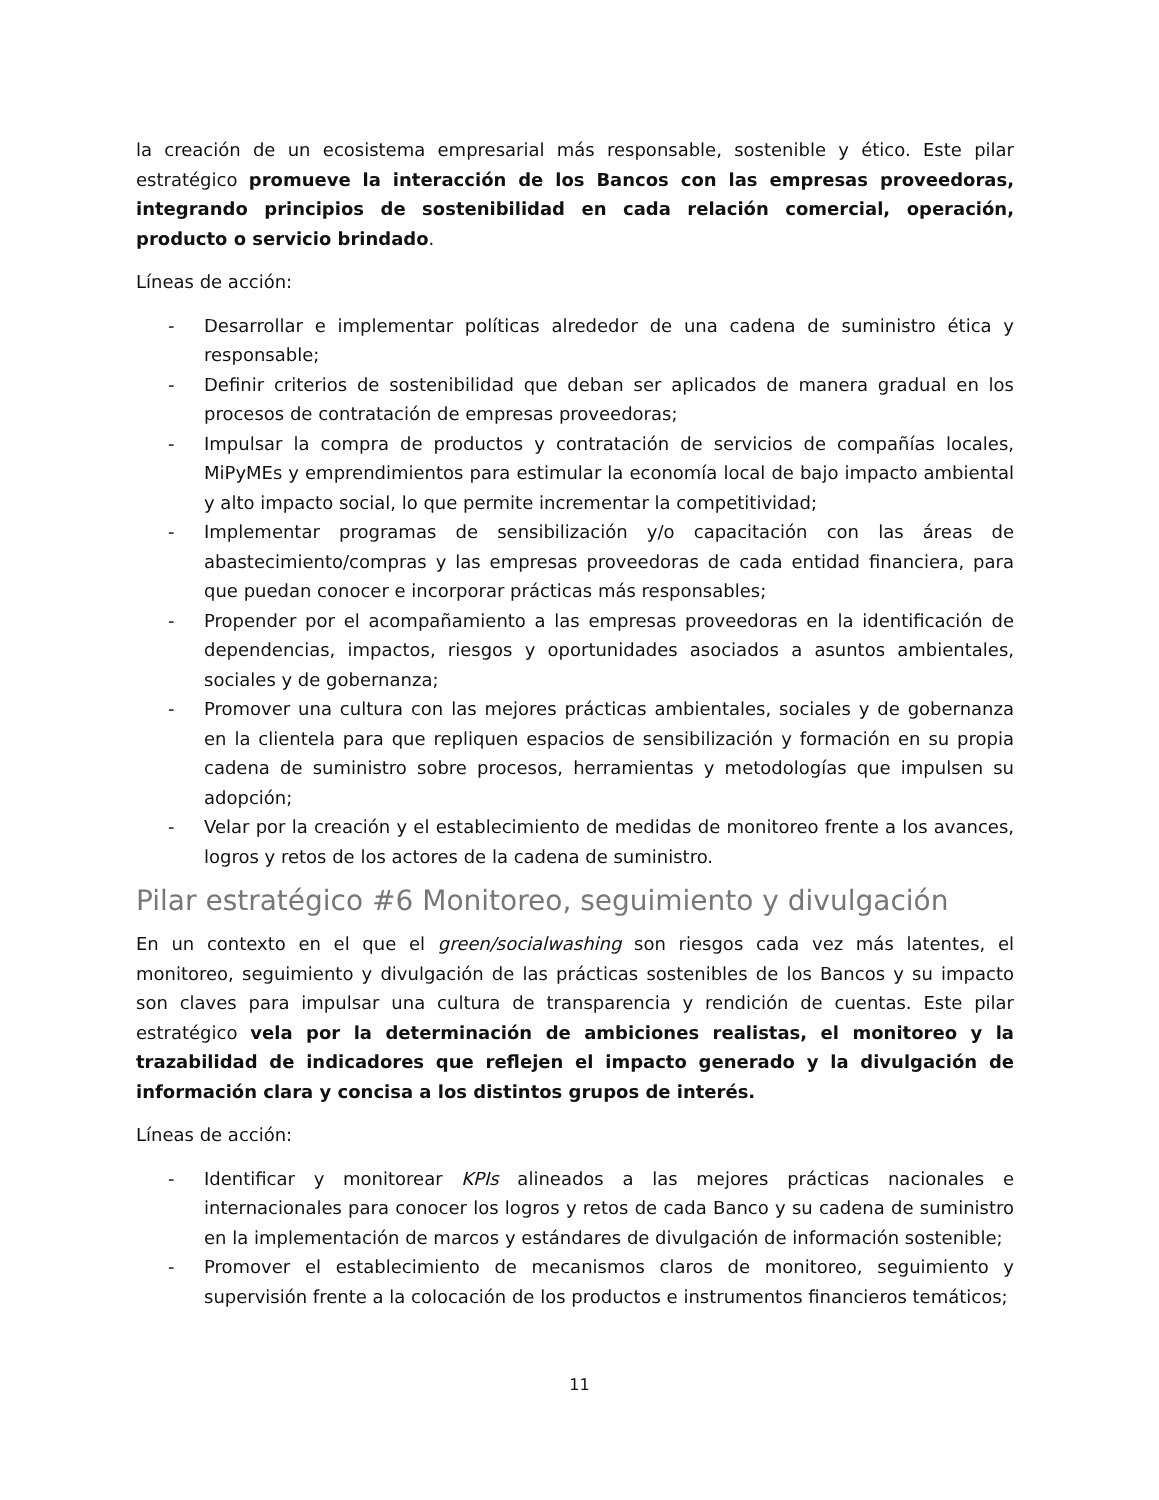la creación de un ecosistema empresarial más responsable, sostenible y ético. Este pilar estratégico promueve la interacción de los Bancos con las empresas proveedoras, integrando principios de sostenibilidad en cada relación comercial, operación, producto o servicio brindado.
Líneas de acción:
- Desarrollar e implementar políticas alrededor de una cadena de suministro ética y responsable;
- Definir criterios de sostenibilidad que deban ser aplicados de manera gradual en los procesos de contratación de empresas proveedoras;
- Impulsar la compra de productos y contratación de servicios de compañías locales, MiPyMEs y emprendimientos para estimular la economía local de bajo impacto ambiental y alto impacto social, lo que permite incrementar la competitividad;
- Implementar programas de sensibilización y/o capacitación con las áreas de abastecimiento/compras y las empresas proveedoras de cada entidad financiera, para que puedan conocer e incorporar prácticas más responsables;
- Propender por el acompañamiento a las empresas proveedoras en la identificación de dependencias, impactos, riesgos y oportunidades asociados a asuntos ambientales, sociales y de gobernanza;
- Promover una cultura con las mejores prácticas ambientales, sociales y de gobernanza en la clientela para que repliquen espacios de sensibilización y formación en su propia cadena de suministro sobre procesos, herramientas y metodologías que impulsen su adopción;
- Velar por la creación y el establecimiento de medidas de monitoreo frente a los avances, logros y retos de los actores de la cadena de suministro.
Pilar estratégico #6 Monitoreo, seguimiento y divulgación
En un contexto en el que el green/socialwashing son riesgos cada vez más latentes, el monitoreo, seguimiento y divulgación de las prácticas sostenibles de los Bancos y su impacto son claves para impulsar una cultura de transparencia y rendición de cuentas. Este pilar estratégico vela por la determinación de ambiciones realistas, el monitoreo y la trazabilidad de indicadores que reflejen el impacto generado y la divulgación de información clara y concisa a los distintos grupos de interés.
Líneas de acción:
- Identificar y monitorear KPIs alineados a las mejores prácticas nacionales e internacionales para conocer los logros y retos de cada Banco y su cadena de suministro en la implementación de marcos y estándares de divulgación de información sostenible;
- Promover el establecimiento de mecanismos claros de monitoreo, seguimiento y supervisión frente a la colocación de los productos e instrumentos financieros temáticos;
11